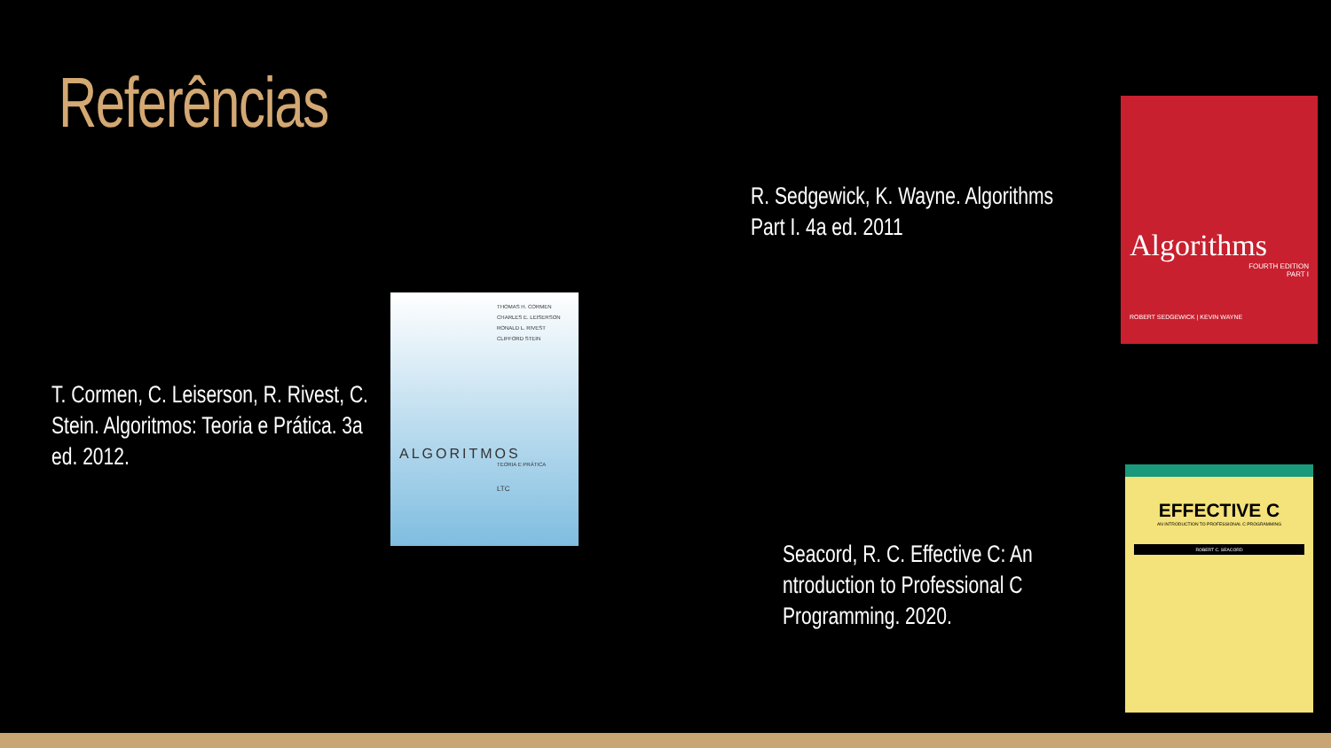Referências
R. Sedgewick, K. Wayne. Algorithms Part I. 4a ed. 2011
Algorithms
FOURTH EDITION
PART I
ROBERT SEDGEWICK | KEVIN WAYNE
T. Cormen, C. Leiserson, R. Rivest, C. Stein. Algoritmos: Teoria e Prática. 3a ed. 2012.
THOMAS H. CORMEN
CHARLES E. LEISERSON
RONALD L. RIVEST
CLIFFORD STEIN
ALGORITMOS
TEORIA E PRÁTICA
LTC
Seacord, R. C. Effective C: An ntroduction to Professional C Programming. 2020.
EFFECTIVE C
AN INTRODUCTION TO PROFESSIONAL C PROGRAMMING
ROBERT C. SEACORD